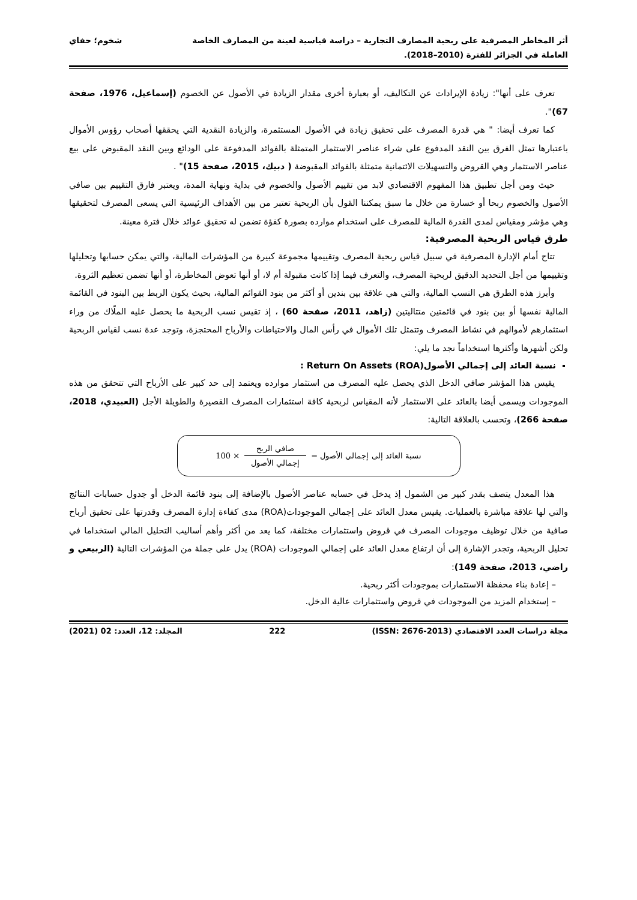أثر المخاطر المصرفية على ربحية المصارف التجارية – دراسة قياسية لعينة من المصارف الخاصة
العاملة في الجزائر للفترة (2010–2018).
شخوم؛ حفاي
تعرف على أنها": زيادة الإيرادات عن التكاليف، أو بعبارة أخرى مقدار الزيادة في الأصول عن الخصوم (إسماعيل، 1976، صفحة 67)".
كما تعرف أيضا: " هي قدرة المصرف على تحقيق زيادة في الأصول المستثمرة، والزيادة النقدية التي يحققها أصحاب رؤوس الأموال باعتبارها تمثل الفرق بين النقد المدفوع على شراء عناصر الاستثمار المتمثلة بالفوائد المدفوعة على الودائع وبين النقد المقبوض على بيع عناصر الاستثمار وهي القروض والتسهيلات الائتمانية متمثلة بالفوائد المقبوضة ( دبيك، 2015، صفحة 15)" .
حيث ومن أجل تطبيق هذا المفهوم الاقتصادي لابد من تقييم الأصول والخصوم في بداية ونهاية المدة، ويعتبر فارق التقييم بين صافي الأصول والخصوم ربحا أو خسارة من خلال ما سبق يمكننا القول بأن الربحية تعتبر من بين الأهداف الرئيسية التي يسعى المصرف لتحقيقها وهي مؤشر ومقياس لمدى القدرة المالية للمصرف على استخدام موارده بصورة كفؤة تضمن له تحقيق عوائد خلال فترة معينة.
طرق قياس الربحية المصرفية:
تتاح أمام الإدارة المصرفية في سبيل قياس ربحية المصرف وتقييمها مجموعة كبيرة من المؤشرات المالية، والتي يمكن حسابها وتحليلها وتقييمها من أجل التحديد الدقيق لربحية المصرف، والتعرف فيما إذا كانت مقبولة أم لا، أو أنها تعوض المخاطرة، أو أنها تضمن تعظيم الثروة.
وأبرز هذه الطرق هي النسب المالية، والتي هي علاقة بين بندين أو أكثر من بنود القوائم المالية، بحيث يكون الربط بين البنود في القائمة المالية نفسها أو بين بنود في قائمتين متتاليتين (زاهد، 2011، صفحة 60) ، إذ تقيس نسب الربحية ما يحصل عليه الملّاك من وراء استثمارهم لأموالهم في نشاط المصرف وتتمثل تلك الأموال في رأس المال والاحتياطات والأرباح المحتجزة، وتوجد عدة نسب لقياس الربحية ولكن أشهرها وأكثرها استخداماً نجد ما يلي:
نسبة العائد إلى إجمالي الأصول(ROA) Return On Assets :
يقيس هذا المؤشر صافي الدخل الذي يحصل عليه المصرف من استثمار موارده ويعتمد إلى حد كبير على الأرباح التي تتحقق من هذه الموجودات ويسمى أيضا بالعائد على الاستثمار لأنه المقياس لربحية كافة استثمارات المصرف القصيرة والطويلة الأجل (العبيدي، 2018، صفحة 266)، وتحسب بالعلاقة التالية:
نسبة العائد إلى إجمالي الأصول =
صافي الربح
إجمالي الأصول
× 100
هذا المعدل يتصف بقدر كبير من الشمول إذ يدخل في حسابه عناصر الأصول بالإضافة إلى بنود قائمة الدخل أو جدول حسابات النتائج والتي لها علاقة مباشرة بالعمليات. يقيس معدل العائد على إجمالي الموجودات(ROA) مدى كفاءة إدارة المصرف وقدرتها على تحقيق أرباح صافية من خلال توظيف موجودات المصرف في قروض واستثمارات مختلفة، كما يعد من أكثر وأهم أساليب التحليل المالي استخداما في تحليل الربحية، وتجدر الإشارة إلى أن ارتفاع معدل العائد على إجمالي الموجودات (ROA) يدل على جملة من المؤشرات التالية (الربيعي و راضي، 2013، صفحة 149):
– إعادة بناء محفظة الاستثمارات بموجودات أكثر ربحية.
– إستخدام المزيد من الموجودات في قروض واستثمارات عالية الدخل.
مجلة دراسات العدد الاقتصادي (ISSN: 2676-2013) 222 المجلد: 12، العدد: 02 (2021)